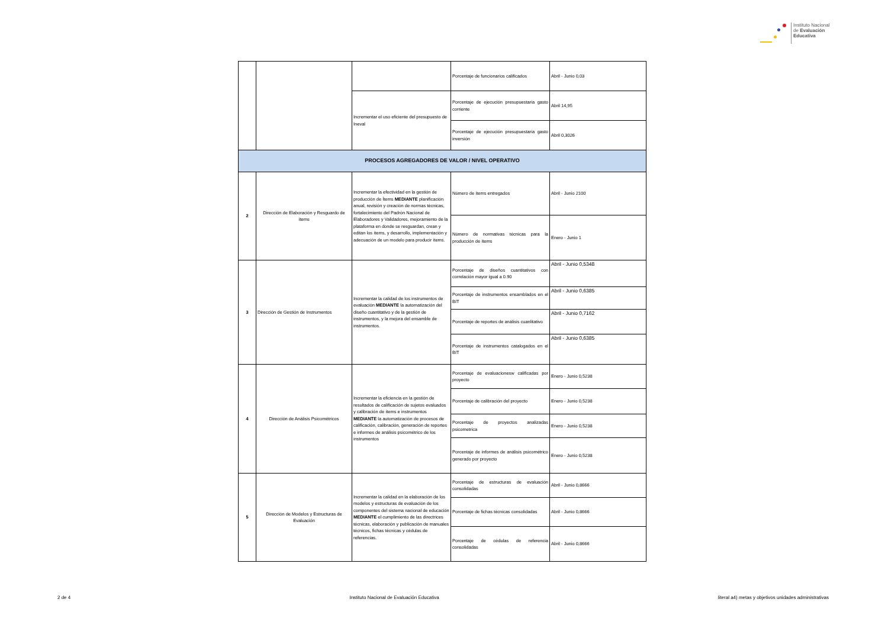Instituto Nacional
de Evaluación
Educativa
| | | | Porcentaje de funcionarios calificados | Abril - Junio 0,03 |
| | | Incrementar el uso eficiente del presupuesto de Ineval | Porcentaje de ejecución presupuestaria gasto corriente | Abril 14,95 |
| | | | Porcentaje de ejecución presupuestaria gasto inversión | Abril 0,3026 |
| PROCESOS AGREGADORES DE VALOR / NIVEL OPERATIVO | | | | |
| 2 | Dirección de Elaboración y Resguardo de ítems | Incrementar la efectividad en la gestión de producción de Ítems MEDIANTE planificación anual, revisión y creación de normas técnicas, fortalecimiento del Padrón Nacional de Elaboradores y Validadores, mejoramiento de la plataforma en donde se resguardan, crean y editan los ítems, y desarrollo, implementación y adecuación de un modelo para producir ítems. | Número de ítems entregados | Abril - Junio 2100 |
| | | | Número de normativas técnicas para la producción de ítems | Enero - Junio 1 |
| 3 | Dirección de Gestión de Instrumentos | Incrementar la calidad de los instrumentos de evaluación MEDIANTE la automatización del diseño cuantitativo y de la gestión de instrumentos, y la mejora del ensamble de instrumentos. | Porcentaje de diseños cuantitativos con correlación mayor igual a 0.90 | Abril - Junio 0,5348 |
| | | | Porcentaje de instrumentos ensamblados en el BIT | Abril - Junio 0,6385 |
| | | | Porcentaje de reportes de análisis cuanlitativo | Abril - Junio 0,7162 |
| | | | Porcentaje de instrumentos catalogados en el BIT | Abril - Junio 0,6385 |
| 4 | Dirección de Análisis Psicométricos | Incrementar la eficiencia en la gestión de resultados de calificación de sujetos evaluados y calibración de ítems e instrumentos MEDIANTE la automatización de procesos de calificación, calibración, generación de reportes e informes de análisis psicométrico de los instrumentos | Porcentaje de evaluacionesw calificadas por proyecto | Enero - Junio 0,5238 |
| | | | Porcentaje de calibración del proyecto | Enero - Junio 0,5238 |
| | | | Porcentaje de proyectos analizadas psicometrica | Enero - Junio 0,5238 |
| | | | Porcentaje de informes de análisis psicométrico generado por proyecto | Enero - Junio 0,5238 |
| 5 | Dirección de Modelos y Estructuras de Evaluación | Incrementar la calidad en la elaboración de los modelos y estructuras de evaluación de los componentes del sistema nacional de educación MEDIANTE el cumplimiento de las directrices técnicas, elaboración y publicación de manuales técnicos, fichas técnicas y cédulas de referencias. | Porcentaje de estructuras de evaluación consolidadas | Abril - Junio 0,8666 |
| | | | Porcentaje de fichas técnicas consolidadas | Abril - Junio 0,8666 |
| | | | Porcentaje de cédulas de referencia consolidadas | Abril - Junio 0,8666 |
2 de 4 Instituto Nacional de Evaluación Educativa literal a4) metas y objetivos unidades administrativas